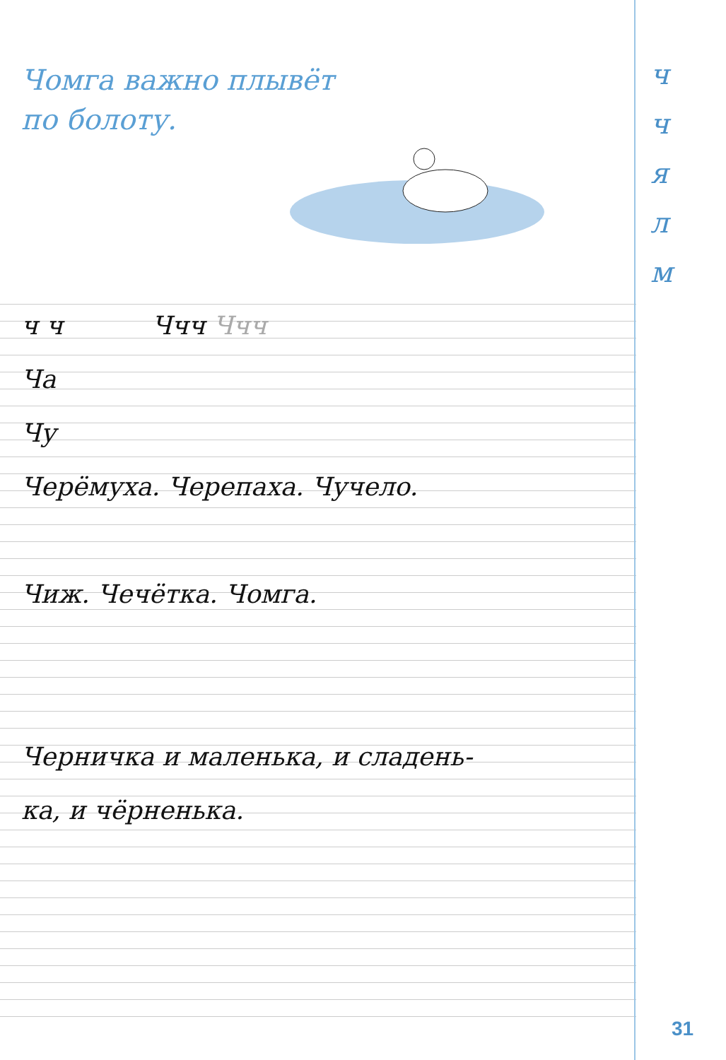Чомга важно плывёт
по болоту.
ч
ч
я
л
м
ч ч Ччч Ччч
Ча
Чу
Черёмуха. Черепаха. Чучело.
Чиж. Чечётка. Чомга.
Черничка и маленька, и сладень-
ка, и чёрненька.
31